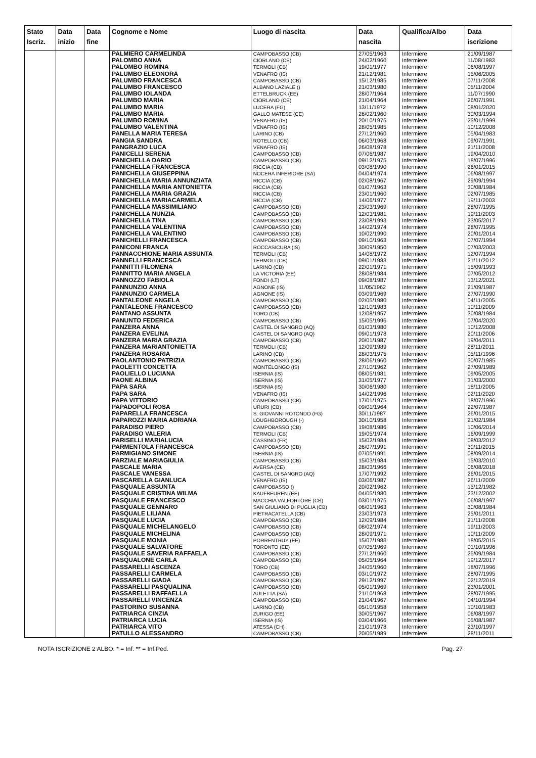| Stato Iscriz. | Data inizio | Data fine | Cognome e Nome | Luogo di nascita | Data nascita | Qualifica/Albo | Data iscrizione |
| --- | --- | --- | --- | --- | --- | --- | --- |
| | | | PALMIERO CARMELINDA | CAMPOBASSO (CB) | 27/05/1963 | Infermiere | 21/09/1987 |
| | | | PALOMBO ANNA | CIORLANO (CE) | 24/02/1960 | Infermiere | 11/08/1983 |
| | | | PALOMBO ROMINA | TERMOLI (CB) | 19/01/1977 | Infermiere | 06/08/1997 |
| | | | PALUMBO ELEONORA | VENAFRO (IS) | 21/12/1981 | Infermiere | 15/06/2005 |
| | | | PALUMBO FRANCESCA | CAMPOBASSO (CB) | 15/12/1985 | Infermiere | 07/11/2008 |
| | | | PALUMBO FRANCESCO | ALBANO LAZIALE () | 21/03/1980 | Infermiere | 05/11/2004 |
| | | | PALUMBO IOLANDA | ETTELBRUCK (EE) | 28/07/1964 | Infermiere | 11/07/1990 |
| | | | PALUMBO MARIA | CIORLANO (CE) | 21/04/1964 | Infermiere | 26/07/1991 |
| | | | PALUMBO MARIA | LUCERA (FG) | 13/11/1972 | Infermiere | 08/01/2020 |
| | | | PALUMBO MARIA | GALLO MATESE (CE) | 26/02/1960 | Infermiere | 30/03/1994 |
| | | | PALUMBO ROMINA | VENAFRO (IS) | 20/10/1975 | Infermiere | 25/01/1999 |
| | | | PALUMBO VALENTINA | VENAFRO (IS) | 28/05/1985 | Infermiere | 10/12/2008 |
| | | | PANELLA MARIA TERESA | LARINO (CB) | 27/12/1960 | Infermiere | 05/04/1983 |
| | | | PANGIA SANDRA | ROTELLO (CB) | 06/03/1968 | Infermiere | 09/07/1991 |
| | | | PANGRAZIO LUCA | VENAFRO (IS) | 26/08/1978 | Infermiere | 21/11/2008 |
| | | | PANICELLI SERENA | CAMPOBASSO (CB) | 07/06/1987 | Infermiere | 19/04/2010 |
| | | | PANICHELLA DARIO | CAMPOBASSO (CB) | 09/12/1975 | Infermiere | 18/07/1996 |
| | | | PANICHELLA FRANCESCA | RICCIA (CB) | 03/08/1990 | Infermiere | 26/01/2015 |
| | | | PANICHELLA GIUSEPPINA | NOCERA INFERIORE (SA) | 04/04/1974 | Infermiere | 06/08/1997 |
| | | | PANICHELLA MARIA ANNUNZIATA | RICCIA (CB) | 02/08/1967 | Infermiere | 29/09/1994 |
| | | | PANICHELLA MARIA ANTONIETTA | RICCIA (CB) | 01/07/1963 | Infermiere | 30/08/1984 |
| | | | PANICHELLA MARIA GRAZIA | RICCIA (CB) | 23/01/1960 | Infermiere | 02/07/1985 |
| | | | PANICHELLA MARIACARMELA | RICCIA (CB) | 14/06/1977 | Infermiere | 19/11/2003 |
| | | | PANICHELLA MASSIMILIANO | CAMPOBASSO (CB) | 23/03/1969 | Infermiere | 28/07/1995 |
| | | | PANICHELLA NUNZIA | CAMPOBASSO (CB) | 12/03/1981 | Infermiere | 19/11/2003 |
| | | | PANICHELLA TINA | CAMPOBASSO (CB) | 23/08/1993 | Infermiere | 23/05/2017 |
| | | | PANICHELLA VALENTINA | CAMPOBASSO (CB) | 14/02/1974 | Infermiere | 28/07/1995 |
| | | | PANICHELLA VALENTINO | CAMPOBASSO (CB) | 10/02/1990 | Infermiere | 20/01/2014 |
| | | | PANICHELLI FRANCESCA | CAMPOBASSO (CB) | 09/10/1963 | Infermiere | 07/07/1994 |
| | | | PANICONI FRANCA | ROCCASICURA (IS) | 30/09/1950 | Infermiere | 07/03/2003 |
| | | | PANNACCHIONE MARIA ASSUNTA | TERMOLI (CB) | 14/08/1972 | Infermiere | 12/07/1994 |
| | | | PANNELLI FRANCESCA | TERMOLI (CB) | 09/01/1983 | Infermiere | 21/11/2012 |
| | | | PANNITTI FILOMENA | LARINO (CB) | 22/01/1971 | Infermiere | 15/09/1993 |
| | | | PANNITTO MARIA ANGELA | LA VICTORIA (EE) | 28/08/1984 | Infermiere | 07/05/2012 |
| | | | PANNOZZO FABIOLA | FONDI (LT) | 09/08/1987 | Infermiere | 13/12/2021 |
| | | | PANNUNZIO ANNA | AGNONE (IS) | 11/05/1962 | Infermiere | 21/09/1987 |
| | | | PANNUNZIO CARMELA | AGNONE (IS) | 03/09/1969 | Infermiere | 27/07/1990 |
| | | | PANTALEONE ANGELA | CAMPOBASSO (CB) | 02/05/1980 | Infermiere | 04/11/2005 |
| | | | PANTALEONE FRANCESCO | CAMPOBASSO (CB) | 12/10/1983 | Infermiere | 10/11/2009 |
| | | | PANTANO ASSUNTA | TORO (CB) | 12/08/1957 | Infermiere | 30/08/1984 |
| | | | PANUNTO FEDERICA | CAMPOBASSO (CB) | 15/05/1996 | Infermiere | 07/04/2020 |
| | | | PANZERA ANNA | CASTEL DI SANGRO (AQ) | 01/03/1980 | Infermiere | 10/12/2008 |
| | | | PANZERA EVELINA | CASTEL DI SANGRO (AQ) | 09/01/1978 | Infermiere | 20/11/2006 |
| | | | PANZERA MARIA GRAZIA | CAMPOBASSO (CB) | 20/01/1987 | Infermiere | 19/04/2011 |
| | | | PANZERA MARIANTONIETTA | TERMOLI (CB) | 12/09/1989 | Infermiere | 28/11/2011 |
| | | | PANZERA ROSARIA | LARINO (CB) | 28/03/1975 | Infermiere | 05/11/1996 |
| | | | PAOLANTONIO PATRIZIA | CAMPOBASSO (CB) | 28/06/1960 | Infermiere | 30/07/1985 |
| | | | PAOLETTI CONCETTA | MONTELONGO (IS) | 27/10/1962 | Infermiere | 27/09/1989 |
| | | | PAOLIELLO LUCIANA | ISERNIA (IS) | 08/05/1981 | Infermiere | 09/05/2005 |
| | | | PAONE ALBINA | ISERNIA (IS) | 31/05/1977 | Infermiere | 31/03/2000 |
| | | | PAPA SARA | ISERNIA (IS) | 30/06/1980 | Infermiere | 18/11/2005 |
| | | | PAPA SARA | VENAFRO (IS) | 14/02/1996 | Infermiere | 02/11/2020 |
| | | | PAPA VITTORIO | CAMPOBASSO (CB) | 17/01/1975 | Infermiere | 18/07/1996 |
| | | | PAPADOPOLI ROSA | URURI (CB) | 09/01/1964 | Infermiere | 22/07/1987 |
| | | | PAPARELLA FRANCESCA | S. GIOVANNI ROTONDO (FG) | 30/11/1987 | Infermiere | 26/01/2015 |
| | | | PAPAROZZI MARIA ADRIANA | LOUGHBOROUGH (-) | 30/10/1958 | Infermiere | 21/02/1984 |
| | | | PARADISO PIERO | CAMPOBASSO (CB) | 19/08/1986 | Infermiere | 10/06/2014 |
| | | | PARADISO VALERIA | TERMOLI (CB) | 19/05/1974 | Infermiere | 16/09/1999 |
| | | | PARISELLI MARIALUCIA | CASSINO (FR) | 15/02/1984 | Infermiere | 08/03/2012 |
| | | | PARMENTOLA FRANCESCA | CAMPOBASSO (CB) | 26/07/1991 | Infermiere | 30/11/2015 |
| | | | PARMIGIANO SIMONE | ISERNIA (IS) | 07/05/1991 | Infermiere | 08/09/2014 |
| | | | PARZIALE MARIAGIULIA | CAMPOBASSO (CB) | 15/03/1984 | Infermiere | 15/03/2010 |
| | | | PASCALE MARIA | AVERSA (CE) | 28/03/1966 | Infermiere | 06/08/2018 |
| | | | PASCALE VANESSA | CASTEL DI SANGRO (AQ) | 17/07/1992 | Infermiere | 26/01/2015 |
| | | | PASCARELLA GIANLUCA | VENAFRO (IS) | 03/06/1987 | Infermiere | 26/11/2009 |
| | | | PASQUALE ASSUNTA | CAMPOBASSO () | 20/02/1962 | Infermiere | 15/12/1982 |
| | | | PASQUALE CRISTINA WILMA | KAUFBEUREN (EE) | 04/05/1980 | Infermiere | 23/12/2002 |
| | | | PASQUALE FRANCESCO | MACCHIA VALFORTORE (CB) | 03/01/1975 | Infermiere | 06/08/1997 |
| | | | PASQUALE GENNARO | SAN GIULIANO DI PUGLIA (CB) | 06/01/1963 | Infermiere | 30/08/1984 |
| | | | PASQUALE LILIANA | PIETRACATELLA (CB) | 23/03/1973 | Infermiere | 25/01/2011 |
| | | | PASQUALE LUCIA | CAMPOBASSO (CB) | 12/09/1984 | Infermiere | 21/11/2008 |
| | | | PASQUALE MICHELANGELO | CAMPOBASSO (CB) | 08/02/1974 | Infermiere | 19/11/2003 |
| | | | PASQUALE MICHELINA | CAMPOBASSO (CB) | 28/09/1971 | Infermiere | 10/11/2009 |
| | | | PASQUALE MONIA | PORRENTRUY (EE) | 15/07/1983 | Infermiere | 18/05/2015 |
| | | | PASQUALE SALVATORE | TORONTO (EE) | 07/05/1969 | Infermiere | 01/10/1996 |
| | | | PASQUALE SAVERIA RAFFAELA | CAMPOBASSO (CB) | 27/12/1960 | Infermiere | 25/09/1984 |
| | | | PASQUALONE CARLA | CAMPOBASSO (CB) | 05/05/1964 | Infermiere | 19/12/2017 |
| | | | PASSARELLI ASCENZA | TORO (CB) | 24/05/1960 | Infermiere | 18/07/1996 |
| | | | PASSARELLI CARMELA | CAMPOBASSO (CB) | 03/10/1972 | Infermiere | 28/07/1995 |
| | | | PASSARELLI GIADA | CAMPOBASSO (CB) | 29/12/1997 | Infermiere | 02/12/2019 |
| | | | PASSARELLI PASQUALINA | CAMPOBASSO (CB) | 05/01/1969 | Infermiere | 23/01/2001 |
| | | | PASSARELLI RAFFAELLA | AULETTA (SA) | 21/10/1968 | Infermiere | 28/07/1995 |
| | | | PASSARELLI VINCENZA | CAMPOBASSO (CB) | 21/04/1967 | Infermiere | 04/10/1994 |
| | | | PASTORINO SUSANNA | LARINO (CB) | 05/10/1958 | Infermiere | 10/10/1983 |
| | | | PATRIARCA CINZIA | ZURIGO (EE) | 30/05/1967 | Infermiere | 06/08/1997 |
| | | | PATRIARCA LUCIA | ISERNIA (IS) | 03/04/1966 | Infermiere | 05/08/1987 |
| | | | PATRIARCA VITO | ATESSA (CH) | 21/01/1978 | Infermiere | 23/10/1997 |
| | | | PATULLO ALESSANDRO | CAMPOBASSO (CB) | 20/05/1989 | Infermiere | 28/11/2011 |
NOTA ISCRIZIONE 2 ALBO: * = Inf. ** = Inf.Ped. Pag. 27